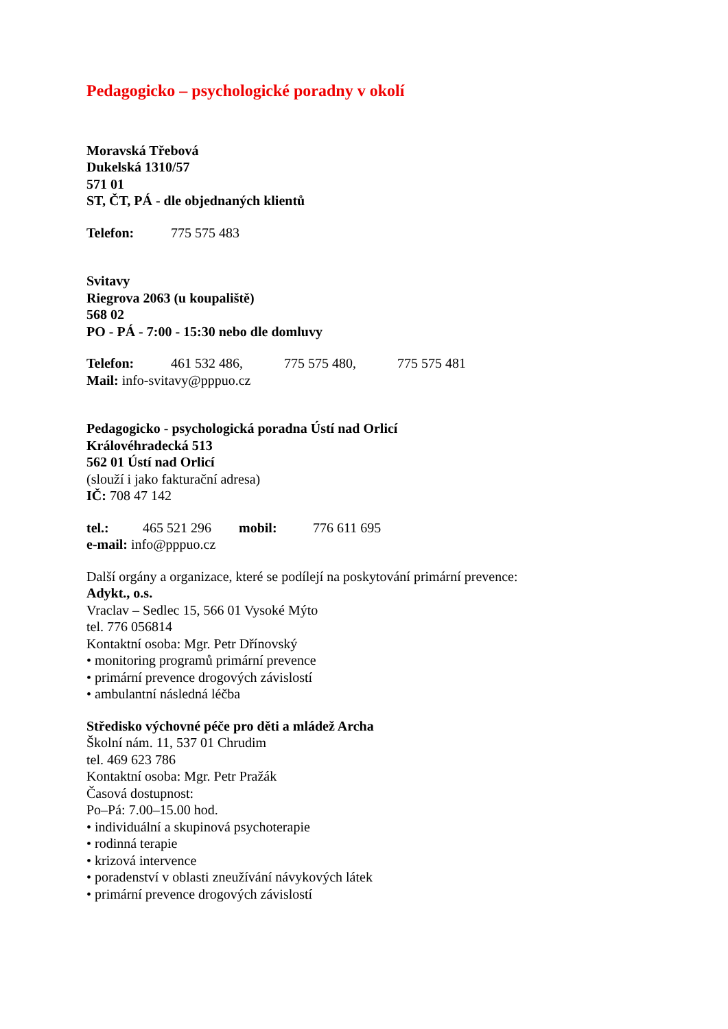Pedagogicko – psychologické poradny v okolí
Moravská Třebová
Dukelská 1310/57
571 01
ST, ČT, PÁ - dle objednaných klientů
Telefon: 775 575 483
Svitavy
Riegrova 2063 (u koupaliště)
568 02
PO - PÁ - 7:00 - 15:30 nebo dle domluvy
Telefon: 461 532 486, 775 575 480, 775 575 481
Mail: info-svitavy@pppuo.cz
Pedagogicko - psychologická poradna Ústí nad Orlicí
Královéhradecká 513
562 01 Ústí nad Orlicí
(slouží i jako fakturační adresa)
IČ: 708 47 142
tel.: 465 521 296 mobil: 776 611 695
e-mail: info@pppuo.cz
Další orgány a organizace, které se podílejí na poskytování primární prevence:
Adykt., o.s.
Vraclav – Sedlec 15, 566 01 Vysoké Mýto
tel. 776 056814
Kontaktní osoba: Mgr. Petr Dřínovský
• monitoring programů primární prevence
• primární prevence drogových závislostí
• ambulantní následná léčba
Středisko výchovné péče pro děti a mládež Archa
Školní nám. 11, 537 01 Chrudim
tel. 469 623 786
Kontaktní osoba: Mgr. Petr Pražák
Časová dostupnost:
Po–Pá: 7.00–15.00 hod.
• individuální a skupinová psychoterapie
• rodinná terapie
• krizová intervence
• poradenství v oblasti zneužívání návykových látek
• primární prevence drogových závislostí